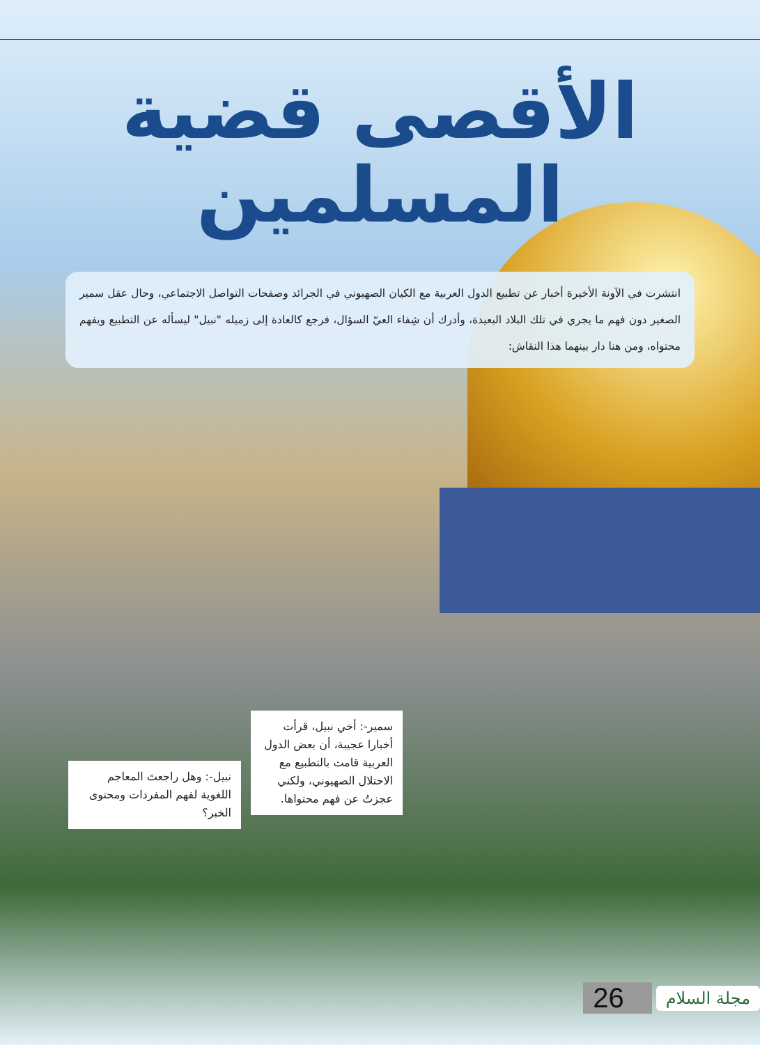الأقصى قضية
المسلمين
انتشرت في الآونة الأخيرة أخبار عن تطبيع الدول العربية مع الكيان الصهيوني في الجرائد وصفحات التواصل الاجتماعي، وحال عقل سمير الصغير دون فهم ما يجري في تلك البلاد البعيدة، وأدرك أن شِفاء العيّ السؤال، فرجع كالعادة إلى زميله "نبيل" ليسأله عن التطبيع ويفهم محتواه، ومن هنا دار بينهما هذا النقاش:
سمير-: أخي نبيل، قرأت أخبارا عجيبة، أن بعض الدول العربية قامت بالتطبيع مع الاحتلال الصهيوني، ولكني عجزتُ عن فهم محتواها.
نبيل-: وهل راجعتَ المعاجم اللغوية لفهم المفردات ومحتوى الخبر؟
مجلة السلام 26